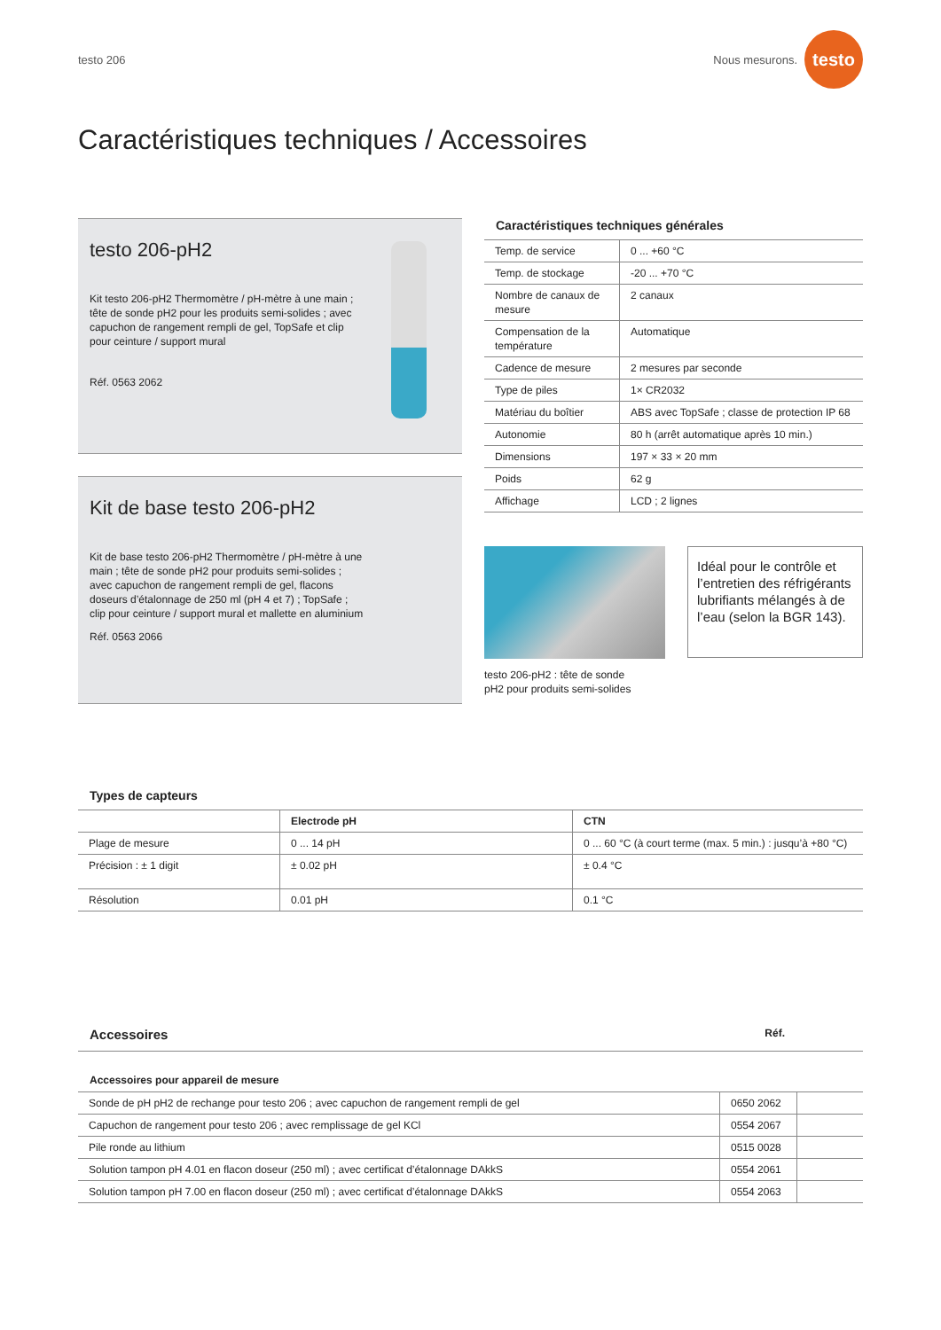testo 206 Nous mesurons. testo
Caractéristiques techniques / Accessoires
testo 206-pH2
Kit testo 206-pH2 Thermomètre / pH-mètre à une main ; tête de sonde pH2 pour les produits semi-solides ; avec capuchon de rangement rempli de gel, TopSafe et clip pour ceinture / support mural
Réf. 0563 2062
Kit de base testo 206-pH2
Kit de base testo 206-pH2 Thermomètre / pH-mètre à une main ; tête de sonde pH2 pour produits semi-solides ; avec capuchon de rangement rempli de gel, flacons doseurs d’étalonnage de 250 ml (pH 4 et 7) ; TopSafe ; clip pour ceinture / support mural et mallette en aluminium
Réf. 0563 2066
Caractéristiques techniques générales
| Temp. de service | 0 ... +60 °C |
| Temp. de stockage | -20 ... +70 °C |
| Nombre de canaux de mesure | 2 canaux |
| Compensation de la température | Automatique |
| Cadence de mesure | 2 mesures par seconde |
| Type de piles | 1× CR2032 |
| Matériau du boîtier | ABS avec TopSafe ; classe de protection IP 68 |
| Autonomie | 80 h (arrêt automatique après 10 min.) |
| Dimensions | 197 × 33 × 20 mm |
| Poids | 62 g |
| Affichage | LCD ; 2 lignes |
testo 206-pH2 : tête de sonde
pH2 pour produits semi-solides
Idéal pour le contrôle et l’entretien des réfrigérants lubrifiants mélangés à de l’eau (selon la BGR 143).
Types de capteurs
| | Electrode pH | CTN |
| --- | --- | --- |
| Plage de mesure | 0 ... 14 pH | 0 ... 60 °C (à court terme (max. 5 min.) : jusqu’à +80 °C) |
| Précision : ± 1 digit | ± 0.02 pH | ± 0.4 °C |
| Résolution | 0.01 pH | 0.1 °C |
Accessoires Réf.
Accessoires pour appareil de mesure
| Sonde de pH pH2 de rechange pour testo 206 ; avec capuchon de rangement rempli de gel | 0650 2062 | |
| Capuchon de rangement pour testo 206 ; avec remplissage de gel KCl | 0554 2067 | |
| Pile ronde au lithium | 0515 0028 | |
| Solution tampon pH 4.01 en flacon doseur (250 ml) ; avec certificat d’étalonnage DAkkS | 0554 2061 | |
| Solution tampon pH 7.00 en flacon doseur (250 ml) ; avec certificat d’étalonnage DAkkS | 0554 2063 | |